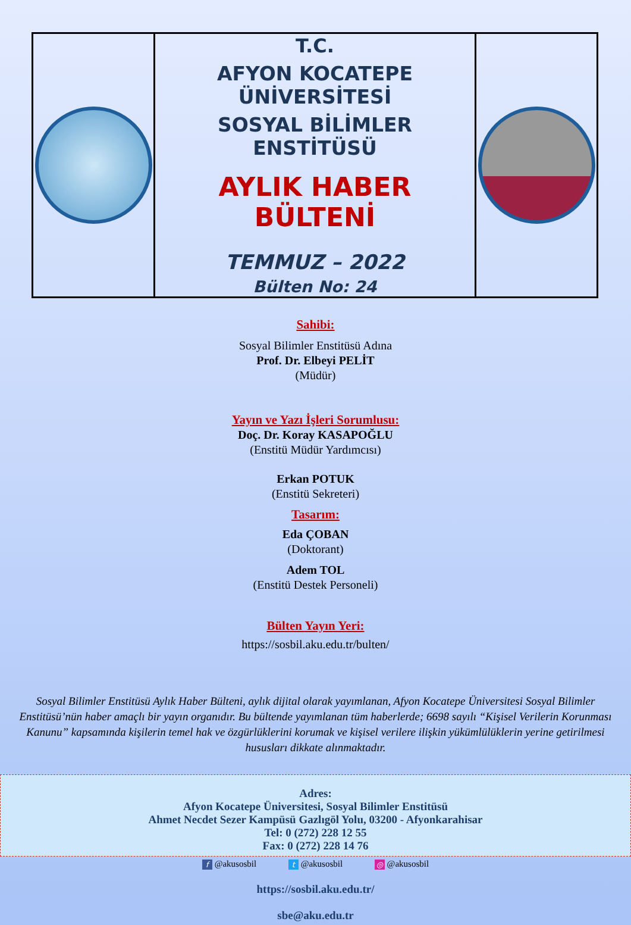| | T.C. AFYON KOCATEPE ÜNİVERSİTESİ SOSYAL BİLİMLER ENSTİTÜSÜ AYLIK HABER BÜLTENİ TEMMUZ – 2022 Bülten No: 24 | |
Sahibi:
Sosyal Bilimler Enstitüsü Adına
Prof. Dr. Elbeyi PELİT
(Müdür)
Yayın ve Yazı İşleri Sorumlusu:
Doç. Dr. Koray KASAPOĞLU
(Enstitü Müdür Yardımcısı)
Erkan POTUK
(Enstitü Sekreteri)
Tasarım:
Eda ÇOBAN
(Doktorant)
Adem TOL
(Enstitü Destek Personeli)
Bülten Yayın Yeri:
https://sosbil.aku.edu.tr/bulten/
Sosyal Bilimler Enstitüsü Aylık Haber Bülteni, aylık dijital olarak yayımlanan, Afyon Kocatepe Üniversitesi Sosyal Bilimler Enstitüsü’nün haber amaçlı bir yayın organıdır. Bu bültende yayımlanan tüm haberlerde; 6698 sayılı “Kişisel Verilerin Korunması Kanunu” kapsamında kişilerin temel hak ve özgürlüklerini korumak ve kişisel verilere ilişkin yükümlülüklerin yerine getirilmesi hususları dikkate alınmaktadır.
Adres:
Afyon Kocatepe Üniversitesi, Sosyal Bilimler Enstitüsü
Ahmet Necdet Sezer Kampüsü Gazlıgöl Yolu, 03200 - Afyonkarahisar
Tel: 0 (272) 228 12 55
Fax: 0 (272) 228 14 76
f @akusosbil t @akusosbil ◎ @akusosbil
https://sosbil.aku.edu.tr/
sbe@aku.edu.tr